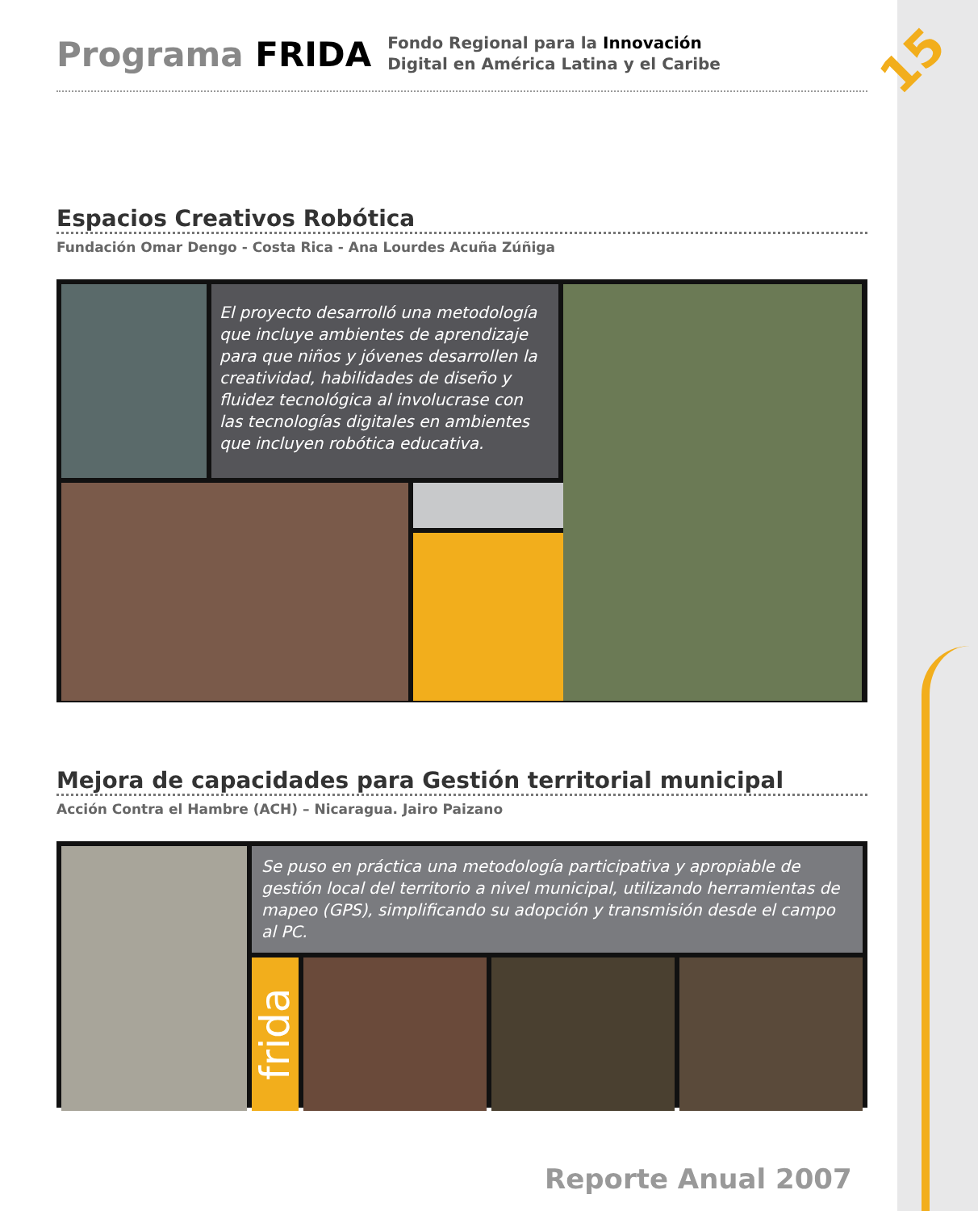15
Programa FRIDA
Fondo Regional para la Innovación
Digital en América Latina y el Caribe
Espacios Creativos Robótica
Fundación Omar Dengo - Costa Rica - Ana Lourdes Acuña Zúñiga
El proyecto desarrolló una metodología que incluye ambientes de aprendizaje para que niños y jóvenes desarrollen la creatividad, habilidades de diseño y fluidez tecnológica al involucrase con las tecnologías digitales en ambientes que incluyen robótica educativa.
Mejora de capacidades para Gestión territorial municipal
Acción Contra el Hambre (ACH) – Nicaragua. Jairo Paizano
Se puso en práctica una metodología participativa y apropiable de gestión local del territorio a nivel municipal, utilizando herramientas de mapeo (GPS), simplificando su adopción y transmisión desde el campo al PC.
frida
Reporte Anual 2007